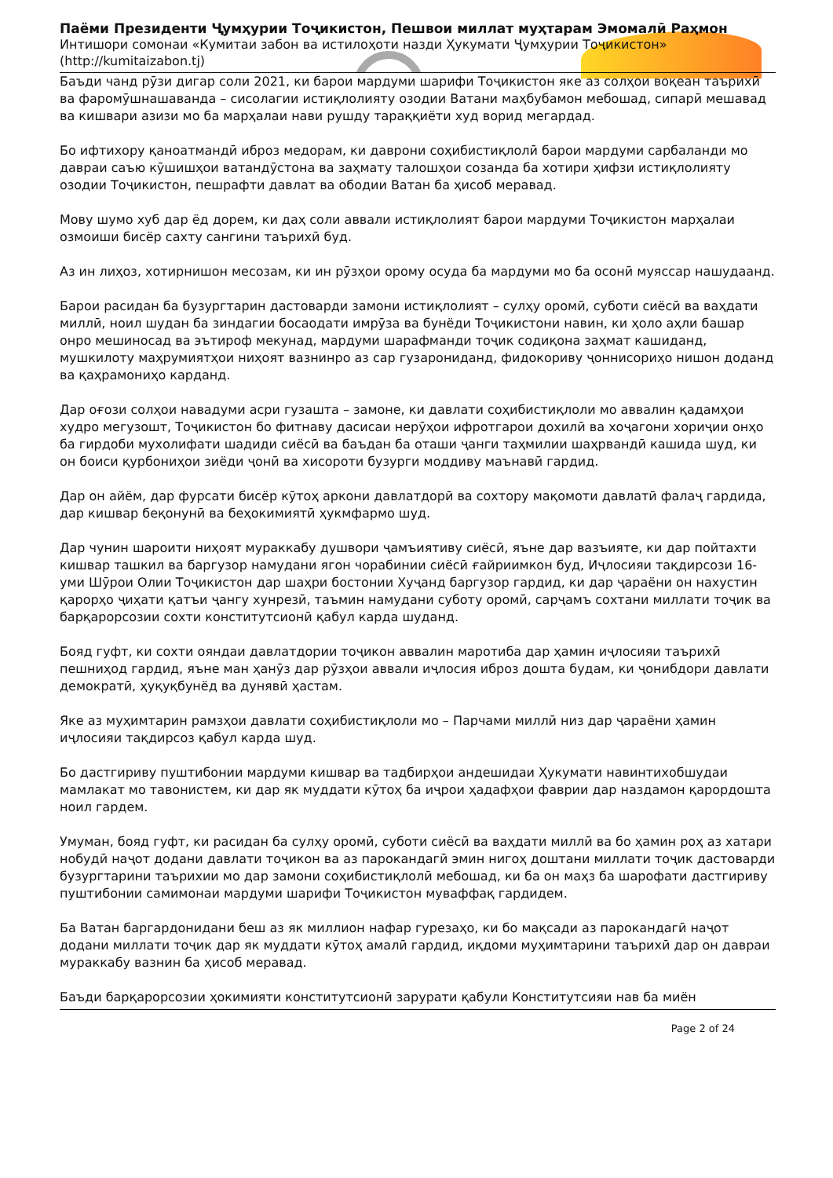Паёми Президенти Ҷумҳурии Тоҷикистон, Пешвои миллат муҳтарам Эмомалӣ Раҳмон
Интишори сомонаи «Кумитаи забон ва истилоҳоти назди Ҳукумати Ҷумҳурии Тоҷикистон»
(http://kumitaizabon.tj)
Баъди чанд рӯзи дигар соли 2021, ки барои мардуми шарифи Тоҷикистон яке аз солҳои воқеан таърихӣ ва фаромӯшнашаванда – сисолагии истиқлолияту озодии Ватани маҳбубамон мебошад, сипарӣ мешавад ва кишвари азизи мо ба марҳалаи нави рушду тараққиёти худ ворид мегардад.
Бо ифтихору қаноатмандӣ иброз медорам, ки даврони соҳибистиқлолӣ барои мардуми сарбаланди мо давраи саъю кӯшишҳои ватандӯстона ва заҳмату талошҳои созанда ба хотири ҳифзи истиқлолияту озодии Тоҷикистон, пешрафти давлат ва ободии Ватан ба ҳисоб меравад.
Мову шумо хуб дар ёд дорем, ки даҳ соли аввали истиқлолият барои мардуми Тоҷикистон марҳалаи озмоиши бисёр сахту сангини таърихӣ буд.
Аз ин лиҳоз, хотирнишон месозам, ки ин рӯзҳои орому осуда ба мардуми мо ба осонӣ муяссар нашудаанд.
Барои расидан ба бузургтарин дастоварди замони истиқлолият – сулҳу оромӣ, суботи сиёсӣ ва ваҳдати миллӣ, ноил шудан ба зиндагии босаодати имрӯза ва бунёди Тоҷикистони навин, ки ҳоло аҳли башар онро мешиносад ва эътироф мекунад, мардуми шарафманди тоҷик содиқона заҳмат кашиданд, мушкилоту маҳрумиятҳои ниҳоят вазнинро аз сар гузарониданд, фидокориву ҷоннисориҳо нишон доданд ва қаҳрамониҳо карданд.
Дар оғози солҳои навадуми асри гузашта – замоне, ки давлати соҳибистиқлоли мо аввалин қадамҳои худро мегузошт, Тоҷикистон бо фитнаву дасисаи нерӯҳои ифротгарои дохилӣ ва хоҷагони хориҷии онҳо ба гирдоби мухолифати шадиди сиёсӣ ва баъдан ба оташи ҷанги таҳмилии шаҳрвандӣ кашида шуд, ки он боиси қурбониҳои зиёди ҷонӣ ва хисороти бузурги моддиву маънавӣ гардид.
Дар он айём, дар фурсати бисёр кӯтоҳ аркони давлатдорӣ ва сохтору мақомоти давлатӣ фалаҷ гардида, дар кишвар беқонунӣ ва беҳокимиятӣ ҳукмфармо шуд.
Дар чунин шароити ниҳоят мураккабу душвори ҷамъиятиву сиёсӣ, яъне дар вазъияте, ки дар пойтахти кишвар ташкил ва баргузор намудани ягон чорабинии сиёсӣ ғайриимкон буд, Иҷлосияи тақдирсози 16-уми Шӯрои Олии Тоҷикистон дар шаҳри бостонии Хуҷанд баргузор гардид, ки дар ҷараёни он нахустин қарорҳо ҷиҳати қатъи ҷангу хунрезӣ, таъмин намудани суботу оромӣ, сарҷамъ сохтани миллати тоҷик ва барқарорсозии сохти конститутсионӣ қабул карда шуданд.
Бояд гуфт, ки сохти ояндаи давлатдории тоҷикон аввалин маротиба дар ҳамин иҷлосияи таърихӣ пешниҳод гардид, яъне ман ҳанӯз дар рӯзҳои аввали иҷлосия иброз дошта будам, ки ҷонибдори давлати демократӣ, ҳуқуқбунёд ва дунявӣ ҳастам.
Яке аз муҳимтарин рамзҳои давлати соҳибистиқлоли мо – Парчами миллӣ низ дар ҷараёни ҳамин иҷлосияи тақдирсоз қабул карда шуд.
Бо дастгириву пуштибонии мардуми кишвар ва тадбирҳои андешидаи Ҳукумати навинтихобшудаи мамлакат мо тавонистем, ки дар як муддати кӯтоҳ ба иҷрои ҳадафҳои фаврии дар наздамон қарордошта ноил гардем.
Умуман, бояд гуфт, ки расидан ба сулҳу оромӣ, суботи сиёсӣ ва ваҳдати миллӣ ва бо ҳамин роҳ аз хатари нобудӣ наҷот додани давлати тоҷикон ва аз парокандагӣ эмин нигоҳ доштани миллати тоҷик дастоварди бузургтарини таърихии мо дар замони соҳибистиқлолӣ мебошад, ки ба он маҳз ба шарофати дастгириву пуштибонии самимонаи мардуми шарифи Тоҷикистон муваффақ гардидем.
Ба Ватан баргардонидани беш аз як миллион нафар гурезаҳо, ки бо мақсади аз парокандагӣ наҷот додани миллати тоҷик дар як муддати кӯтоҳ амалӣ гардид, иқдоми муҳимтарини таърихӣ дар он давраи мураккабу вазнин ба ҳисоб меравад.
Баъди барқарорсозии ҳокимияти конститутсионӣ зарурати қабули Конститутсияи нав ба миён
Page 2 of 24